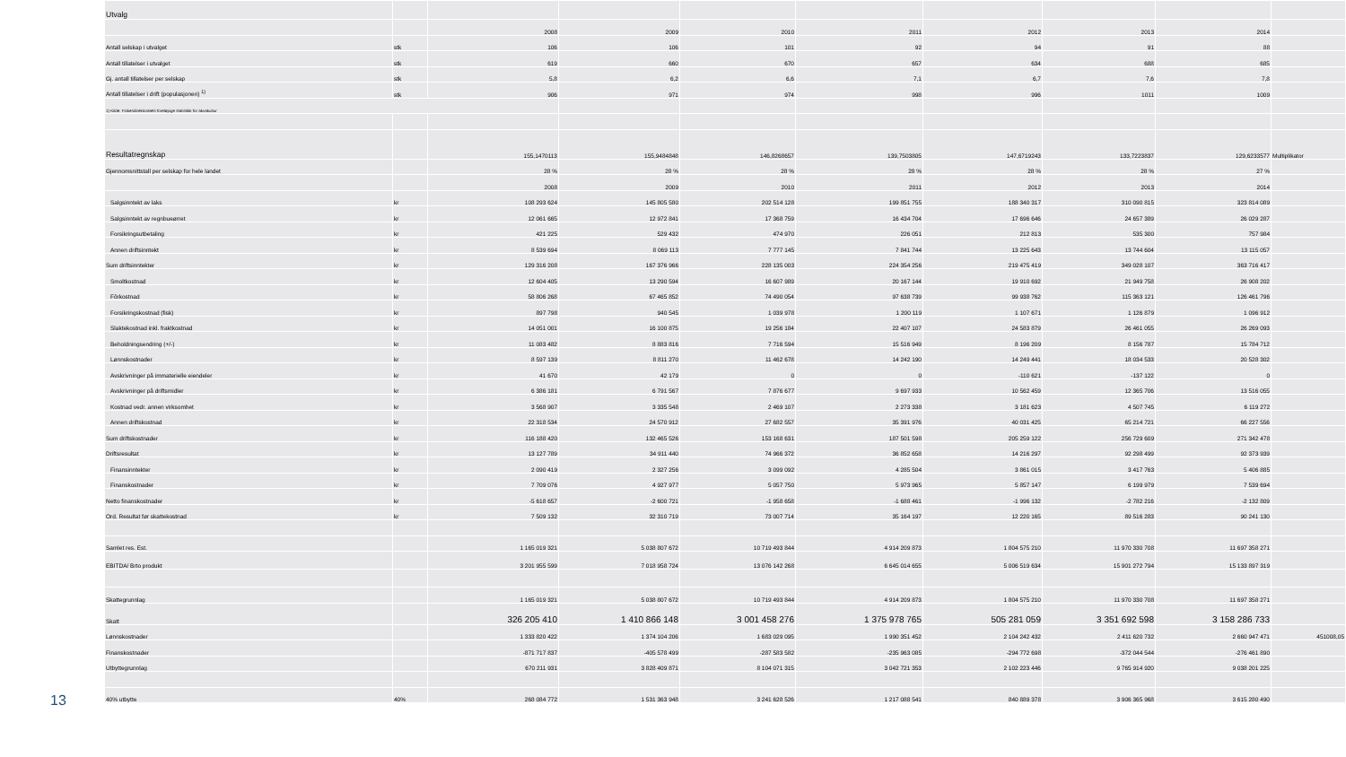| Utvalg | | | | | | | | | |
| | | 2008 | 2009 | 2010 | 2011 | 2012 | 2013 | 2014 | |
| Antall selskap i utvalget | stk | 106 | 106 | 101 | 92 | 94 | 91 | 88 | |
| Antall tillatelser i utvalget | stk | 619 | 660 | 670 | 657 | 634 | 688 | 685 | |
| Gj. antall tillatelser per selskap | stk | 5,8 | 6,2 | 6,6 | 7,1 | 6,7 | 7,6 | 7,8 | |
| Antall tillatelser i drift (populasjonen) <sup>1)</sup> | stk | 906 | 971 | 974 | 998 | 996 | 1011 | 1009 | |
| 1) Kilde: Fiskeridirektoratets foreløpige statistikk for akvakultur | | | | | | | | | |
| Resultatregnskap | | 155,1470113 | 155,9484848 | 146,8268657 | 139,7503805 | 147,6719243 | 133,7223837 | 129,6233577 | Multiplikator |
| Gjennomsnittstall per selskap for hele landet | | 28 % | 28 % | 28 % | 28 % | 28 % | 28 % | 27 % | |
| | | 2008 | 2009 | 2010 | 2011 | 2012 | 2013 | 2014 | |
| Salgsinntekt av laks | kr | 108 293 624 | 145 805 580 | 202 514 128 | 199 851 755 | 188 340 317 | 310 090 815 | 323 814 089 | |
| Salgsinntekt av regnbueørret | kr | 12 061 665 | 12 972 841 | 17 368 759 | 16 434 704 | 17 696 646 | 24 657 389 | 26 029 287 | |
| Forsikringsutbetaling | kr | 421 225 | 529 432 | 474 970 | 226 051 | 212 813 | 535 300 | 757 984 | |
| Annen driftsinntekt | kr | 8 539 694 | 8 069 113 | 7 777 145 | 7 841 744 | 13 225 643 | 13 744 604 | 13 115 057 | |
| Sum driftsinntekter | kr | 129 316 208 | 167 376 966 | 228 135 003 | 224 354 256 | 219 475 419 | 349 028 107 | 363 716 417 | |
| Smoltkostnad | kr | 12 604 405 | 13 290 594 | 16 607 989 | 20 167 144 | 19 910 692 | 21 949 758 | 26 908 202 | |
| Fôrkostnad | kr | 58 806 268 | 67 465 852 | 74 490 054 | 97 638 739 | 99 938 762 | 115 363 121 | 126 461 796 | |
| Forsikringskostnad (fisk) | kr | 897 798 | 940 545 | 1 039 978 | 1 200 119 | 1 107 671 | 1 126 879 | 1 096 912 | |
| Slaktekostnad inkl. fraktkostnad | kr | 14 051 001 | 16 100 875 | 19 256 184 | 22 407 107 | 24 583 879 | 26 461 055 | 26 269 093 | |
| Beholdningsendring (+/-) | kr | 11 083 482 | 8 883 816 | 7 716 594 | 15 516 949 | 8 196 209 | 8 156 787 | 15 784 712 | |
| Lønnskostnader | kr | 8 597 139 | 8 811 270 | 11 462 678 | 14 242 190 | 14 249 441 | 18 034 533 | 20 528 302 | |
| Avskrivninger på immaterielle eiendeler | kr | 41 670 | 42 179 | 0 | 0 | -110 621 | -137 122 | 0 | |
| Avskrivninger på driftsmidler | kr | 6 386 181 | 6 791 567 | 7 876 677 | 9 697 933 | 10 562 459 | 12 365 706 | 13 516 055 | |
| Kostnad vedr. annen virksomhet | kr | 3 568 907 | 3 335 548 | 2 469 107 | 2 273 338 | 3 181 623 | 4 507 745 | 6 119 272 | |
| Annen driftskostnad | kr | 22 318 534 | 24 570 912 | 27 682 557 | 35 391 976 | 40 031 425 | 65 214 721 | 66 227 556 | |
| Sum driftskostnader | kr | 116 188 420 | 132 465 526 | 153 168 631 | 187 501 598 | 205 259 122 | 256 729 609 | 271 342 478 | |
| Driftsresultat | kr | 13 127 789 | 34 911 440 | 74 966 372 | 36 852 658 | 14 216 297 | 92 298 499 | 92 373 939 | |
| Finansinntekter | kr | 2 090 419 | 2 327 256 | 3 099 092 | 4 285 504 | 3 861 015 | 3 417 763 | 5 406 885 | |
| Finanskostnader | kr | 7 709 076 | 4 927 977 | 5 057 750 | 5 973 965 | 5 857 147 | 6 199 979 | 7 539 694 | |
| Netto finanskostnader | kr | -5 618 657 | -2 600 721 | -1 958 658 | -1 688 461 | -1 996 132 | -2 782 216 | -2 132 809 | |
| Ord. Resultat før skattekostnad | kr | 7 509 132 | 32 310 719 | 73 007 714 | 35 164 197 | 12 220 165 | 89 516 283 | 90 241 130 | |
| Samlet res. Est. | | 1 165 019 321 | 5 038 807 672 | 10 719 493 844 | 4 914 209 873 | 1 804 575 210 | 11 970 330 708 | 11 697 358 271 | |
| EBITDA/ Brto produkt | | 3 201 955 599 | 7 018 958 724 | 13 076 142 268 | 6 645 014 655 | 5 006 519 634 | 15 901 272 794 | 15 133 897 319 | |
| Skattegrunnlag | | 1 165 019 321 | 5 038 807 672 | 10 719 493 844 | 4 914 209 873 | 1 804 575 210 | 11 970 330 708 | 11 697 358 271 | |
| Skatt | | 326 205 410 | 1 410 866 148 | 3 001 458 276 | 1 375 978 765 | 505 281 059 | 3 351 692 598 | 3 158 286 733 | |
| Lønnskostnader | | 1 333 820 422 | 1 374 104 206 | 1 683 029 095 | 1 990 351 452 | 2 104 242 432 | 2 411 620 732 | 2 660 947 471 | 451008,05 |
| Finanskostnader | | -871 717 837 | -405 578 499 | -287 583 582 | -235 963 085 | -294 772 698 | -372 044 544 | -276 461 890 | |
| Utbyttegrunnlag | | 670 211 931 | 3 828 409 871 | 8 104 071 315 | 3 042 721 353 | 2 102 223 446 | 9 765 914 920 | 9 038 201 225 | |
| 40% utbytte | 40% | 268 084 772 | 1 531 363 948 | 3 241 628 526 | 1 217 088 541 | 840 889 378 | 3 906 365 968 | 3 615 280 490 | |
13